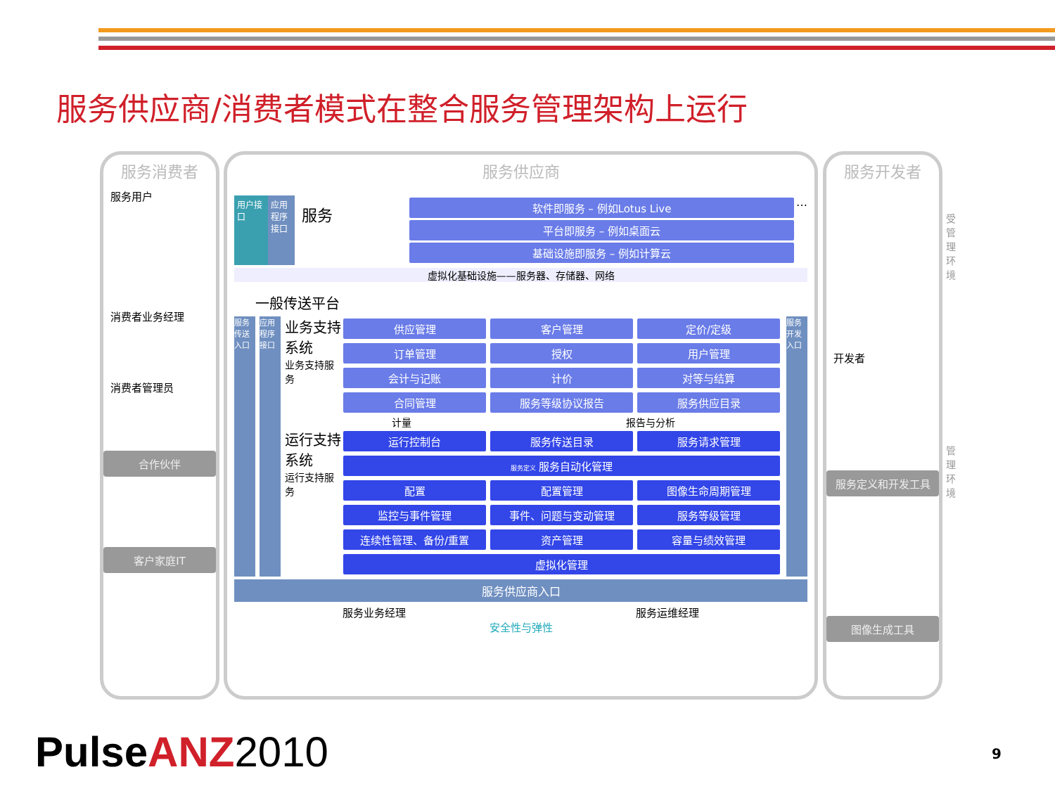服务供应商/消费者模式在整合服务管理架构上运行
服务消费者
服务用户
消费者业务经理
消费者管理员
合作伙伴
客户家庭IT
服务供应商
用户接口
应用程序接口
服务
软件即服务 – 例如Lotus Live
平台即服务 – 例如桌面云
基础设施即服务 – 例如计算云
…
虚拟化基础设施——服务器、存储器、网络
一般传送平台
服务传送入口
应用程序接口
业务支持系统
业务支持服务
供应管理
客户管理
定价/定级
订单管理
授权
用户管理
会计与记账
计价
对等与结算
合同管理
服务等级协议报告
服务供应目录
计量 报告与分析
运行支持系统
运行支持服务
运行控制台
服务传送目录
服务请求管理
服务定义 服务自动化管理
配置
配置管理
图像生命周期管理
监控与事件管理
事件、问题与变动管理
服务等级管理
连续性管理、备份/重置
资产管理
容量与绩效管理
虚拟化管理
服务开发入口
服务供应商入口
服务业务经理 服务运维经理
安全性与弹性
服务开发者
开发者
服务定义和开发工具
图像生成工具
受管理环境
管理环境
PulseANZ 2010 9